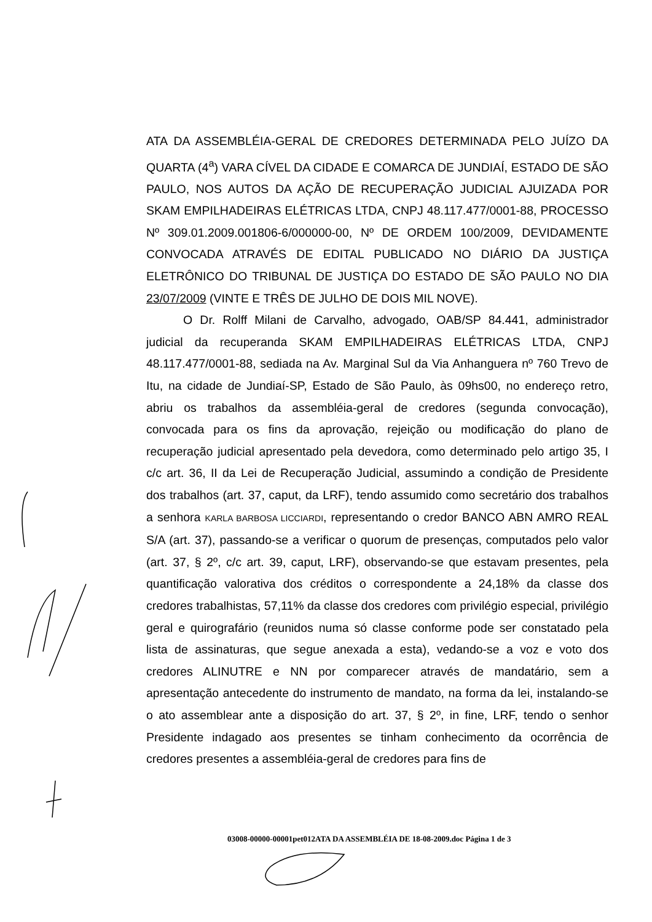ATA DA ASSEMBLÉIA-GERAL DE CREDORES DETERMINADA PELO JUÍZO DA QUARTA (4<sup>a</sup>) VARA CÍVEL DA CIDADE E COMARCA DE JUNDIAÍ, ESTADO DE SÃO PAULO, NOS AUTOS DA AÇÃO DE RECUPERAÇÃO JUDICIAL AJUIZADA POR SKAM EMPILHADEIRAS ELÉTRICAS LTDA, CNPJ 48.117.477/0001-88, PROCESSO Nº 309.01.2009.001806-6/000000-00, Nº DE ORDEM 100/2009, DEVIDAMENTE CONVOCADA ATRAVÉS DE EDITAL PUBLICADO NO DIÁRIO DA JUSTIÇA ELETRÔNICO DO TRIBUNAL DE JUSTIÇA DO ESTADO DE SÃO PAULO NO DIA 23/07/2009 (VINTE E TRÊS DE JULHO DE DOIS MIL NOVE).
O Dr. Rolff Milani de Carvalho, advogado, OAB/SP 84.441, administrador judicial da recuperanda SKAM EMPILHADEIRAS ELÉTRICAS LTDA, CNPJ 48.117.477/0001-88, sediada na Av. Marginal Sul da Via Anhanguera nº 760 Trevo de Itu, na cidade de Jundiaí-SP, Estado de São Paulo, às 09hs00, no endereço retro, abriu os trabalhos da assembléia-geral de credores (segunda convocação), convocada para os fins da aprovação, rejeição ou modificação do plano de recuperação judicial apresentado pela devedora, como determinado pelo artigo 35, I c/c art. 36, II da Lei de Recuperação Judicial, assumindo a condição de Presidente dos trabalhos (art. 37, caput, da LRF), tendo assumido como secretário dos trabalhos a senhora KARLA BARBOSA LICCIARDI, representando o credor BANCO ABN AMRO REAL S/A (art. 37), passando-se a verificar o quorum de presenças, computados pelo valor (art. 37, § 2º, c/c art. 39, caput, LRF), observando-se que estavam presentes, pela quantificação valorativa dos créditos o correspondente a 24,18% da classe dos credores trabalhistas, 57,11% da classe dos credores com privilégio especial, privilégio geral e quirografário (reunidos numa só classe conforme pode ser constatado pela lista de assinaturas, que segue anexada a esta), vedando-se a voz e voto dos credores ALINUTRE e NN por comparecer através de mandatário, sem a apresentação antecedente do instrumento de mandato, na forma da lei, instalando-se o ato assemblear ante a disposição do art. 37, § 2º, in fine, LRF, tendo o senhor Presidente indagado aos presentes se tinham conhecimento da ocorrência de credores presentes a assembléia-geral de credores para fins de
03008-00000-00001pet012ATA DA ASSEMBLÉIA DE 18-08-2009.doc Página 1 de 3